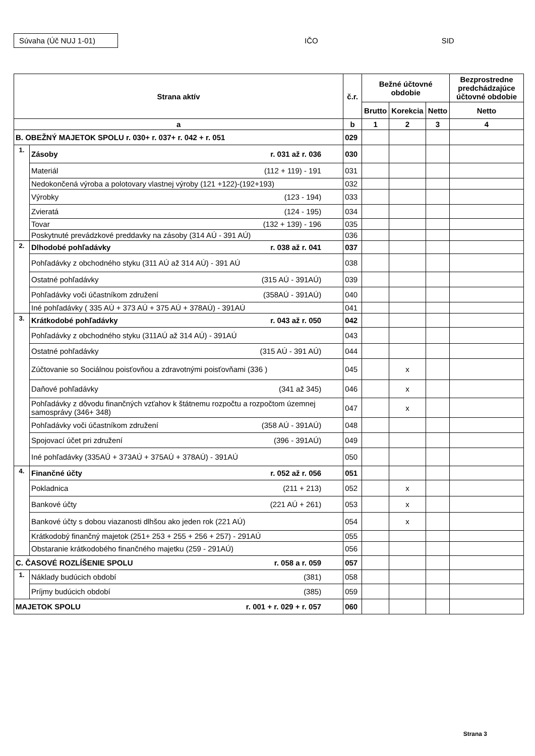Súvaha (Úč NUJ 1-01)
IČO SID
| Strana aktív | | č.r. | Bežné účtovné obdobie | | | Bezprostredne predchádzajúce účtovné obdobie |
| --- | --- | --- | --- | --- | --- | --- |
| | | | Brutto | Korekcia | Netto | Netto |
| a | | b | 1 | 2 | 3 | 4 |
| B. OBEŽNÝ MAJETOK SPOLU r. 030+ r. 037+ r. 042 + r. 051 | | 029 | | | | |
| 1. | Zásoby r. 031 až r. 036 | 030 | | | | |
| | Materiál (112 + 119) - 191 | 031 | | | | |
| | Nedokončená výroba a polotovary vlastnej výroby (121 +122)-(192+193) | 032 | | | | |
| | Výrobky (123 - 194) | 033 | | | | |
| | Zvieratá (124 - 195) | 034 | | | | |
| | Tovar (132 + 139) - 196 | 035 | | | | |
| | Poskytnuté prevádzkové preddavky na zásoby (314 AÚ - 391 AÚ) | 036 | | | | |
| 2. | Dlhodobé pohľadávky r. 038 až r. 041 | 037 | | | | |
| | Pohľadávky z obchodného styku (311 AÚ až 314 AÚ) - 391 AÚ | 038 | | | | |
| | Ostatné pohľadávky (315 AÚ - 391AÚ) | 039 | | | | |
| | Pohľadávky voči účastníkom združení (358AÚ - 391AÚ) | 040 | | | | |
| | Iné pohľadávky ( 335 AÚ + 373 AÚ + 375 AÚ + 378AÚ) - 391AÚ | 041 | | | | |
| 3. | Krátkodobé pohľadávky r. 043 až r. 050 | 042 | | | | |
| | Pohľadávky z obchodného styku (311AÚ až 314 AÚ) - 391AÚ | 043 | | | | |
| | Ostatné pohľadávky (315 AÚ - 391 AÚ) | 044 | | | | |
| | Zúčtovanie so Sociálnou poisťovňou a zdravotnými poisťovňami (336 ) | 045 | | x | | |
| | Daňové pohľadávky (341 až 345) | 046 | | x | | |
| | Pohľadávky z dôvodu finančných vzťahov k štátnemu rozpočtu a rozpočtom územnej samosprávy (346+ 348) | 047 | | x | | |
| | Pohľadávky voči účastníkom združení (358 AÚ - 391AÚ) | 048 | | | | |
| | Spojovací účet pri združení (396 - 391AÚ) | 049 | | | | |
| | Iné pohľadávky (335AÚ + 373AÚ + 375AÚ + 378AÚ) - 391AÚ | 050 | | | | |
| 4. | Finančné účty r. 052 až r. 056 | 051 | | | | |
| | Pokladnica (211 + 213) | 052 | | x | | |
| | Bankové účty (221 AÚ + 261) | 053 | | x | | |
| | Bankové účty s dobou viazanosti dlhšou ako jeden rok (221 AÚ) | 054 | | x | | |
| | Krátkodobý finančný majetok (251+ 253 + 255 + 256 + 257) - 291AÚ | 055 | | | | |
| | Obstaranie krátkodobého finančného majetku (259 - 291AÚ) | 056 | | | | |
| C. ČASOVÉ ROZLÍŠENIE SPOLU r. 058 a r. 059 | | 057 | | | | |
| 1. | Náklady budúcich období (381) | 058 | | | | |
| | Príjmy budúcich období (385) | 059 | | | | |
| MAJETOK SPOLU r. 001 + r. 029 + r. 057 | | 060 | | | | |
Strana 3